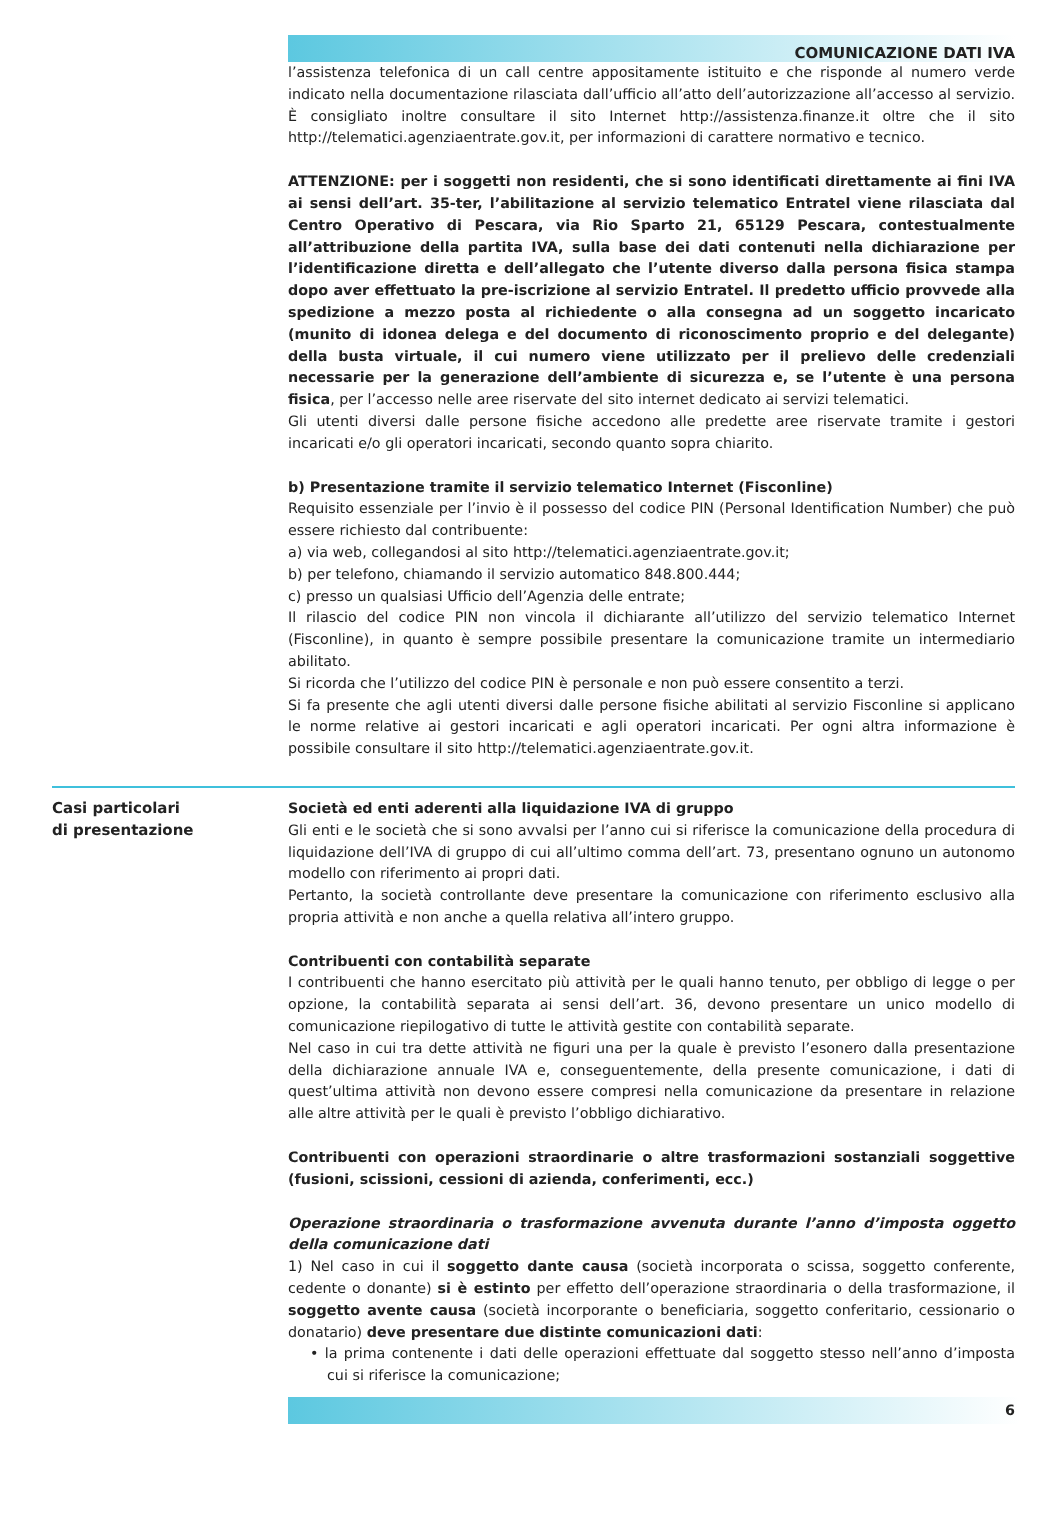COMUNICAZIONE DATI IVA
l’assistenza telefonica di un call centre appositamente istituito e che risponde al numero verde indicato nella documentazione rilasciata dall’ufficio all’atto dell’autorizzazione all’accesso al servizio. È consigliato inoltre consultare il sito Internet http://assistenza.finanze.it oltre che il sito http://telematici.agenziaentrate.gov.it, per informazioni di carattere normativo e tecnico.
ATTENZIONE: per i soggetti non residenti, che si sono identificati direttamente ai fini IVA ai sensi dell’art. 35-ter, l’abilitazione al servizio telematico Entratel viene rilasciata dal Centro Operativo di Pescara, via Rio Sparto 21, 65129 Pescara, contestualmente all’attribuzione della partita IVA, sulla base dei dati contenuti nella dichiarazione per l’identificazione diretta e dell’allegato che l’utente diverso dalla persona fisica stampa dopo aver effettuato la pre-iscrizione al servizio Entratel. Il predetto ufficio provvede alla spedizione a mezzo posta al richiedente o alla consegna ad un soggetto incaricato (munito di idonea delega e del documento di riconoscimento proprio e del delegante) della busta virtuale, il cui numero viene utilizzato per il prelievo delle credenziali necessarie per la generazione dell’ambiente di sicurezza e, se l’utente è una persona fisica, per l’accesso nelle aree riservate del sito internet dedicato ai servizi telematici.
Gli utenti diversi dalle persone fisiche accedono alle predette aree riservate tramite i gestori incaricati e/o gli operatori incaricati, secondo quanto sopra chiarito.
b) Presentazione tramite il servizio telematico Internet (Fisconline)
Requisito essenziale per l’invio è il possesso del codice PIN (Personal Identification Number) che può essere richiesto dal contribuente:
a) via web, collegandosi al sito http://telematici.agenziaentrate.gov.it;
b) per telefono, chiamando il servizio automatico 848.800.444;
c) presso un qualsiasi Ufficio dell’Agenzia delle entrate;
Il rilascio del codice PIN non vincola il dichiarante all’utilizzo del servizio telematico Internet (Fisconline), in quanto è sempre possibile presentare la comunicazione tramite un intermediario abilitato.
Si ricorda che l’utilizzo del codice PIN è personale e non può essere consentito a terzi.
Si fa presente che agli utenti diversi dalle persone fisiche abilitati al servizio Fisconline si applicano le norme relative ai gestori incaricati e agli operatori incaricati. Per ogni altra informazione è possibile consultare il sito http://telematici.agenziaentrate.gov.it.
Casi particolari
di presentazione
Società ed enti aderenti alla liquidazione IVA di gruppo
Gli enti e le società che si sono avvalsi per l’anno cui si riferisce la comunicazione della procedura di liquidazione dell’IVA di gruppo di cui all’ultimo comma dell’art. 73, presentano ognuno un autonomo modello con riferimento ai propri dati.
Pertanto, la società controllante deve presentare la comunicazione con riferimento esclusivo alla propria attività e non anche a quella relativa all’intero gruppo.
Contribuenti con contabilità separate
I contribuenti che hanno esercitato più attività per le quali hanno tenuto, per obbligo di legge o per opzione, la contabilità separata ai sensi dell’art. 36, devono presentare un unico modello di comunicazione riepilogativo di tutte le attività gestite con contabilità separate.
Nel caso in cui tra dette attività ne figuri una per la quale è previsto l’esonero dalla presentazione della dichiarazione annuale IVA e, conseguentemente, della presente comunicazione, i dati di quest’ultima attività non devono essere compresi nella comunicazione da presentare in relazione alle altre attività per le quali è previsto l’obbligo dichiarativo.
Contribuenti con operazioni straordinarie o altre trasformazioni sostanziali soggettive (fusioni, scissioni, cessioni di azienda, conferimenti, ecc.)
Operazione straordinaria o trasformazione avvenuta durante l’anno d’imposta oggetto della comunicazione dati
1) Nel caso in cui il soggetto dante causa (società incorporata o scissa, soggetto conferente, cedente o donante) si è estinto per effetto dell’operazione straordinaria o della trasformazione, il soggetto avente causa (società incorporante o beneficiaria, soggetto conferitario, cessionario o donatario) deve presentare due distinte comunicazioni dati:
• la prima contenente i dati delle operazioni effettuate dal soggetto stesso nell’anno d’imposta cui si riferisce la comunicazione;
6